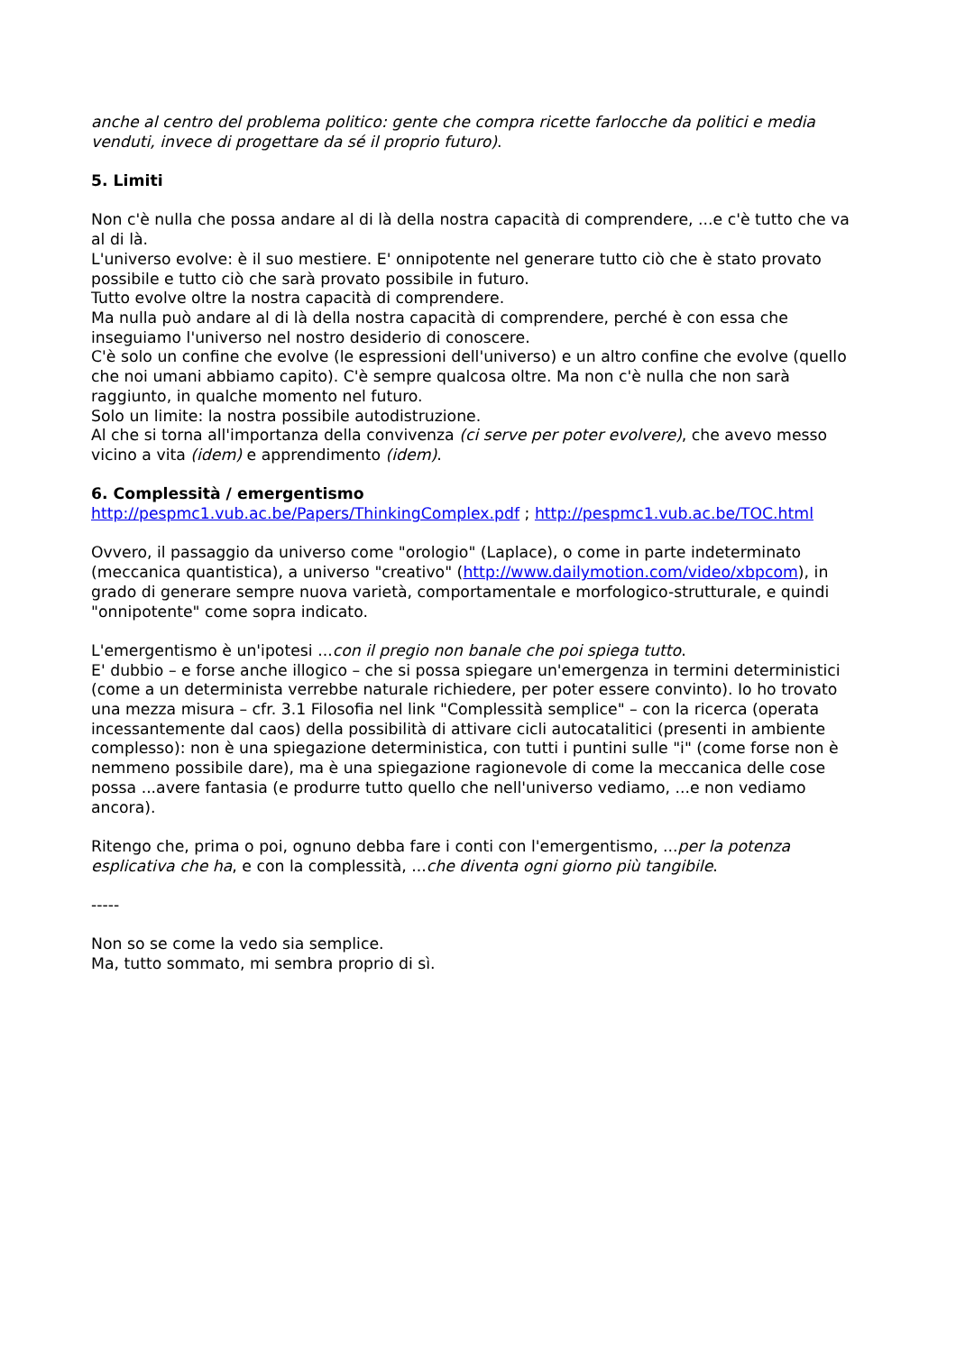anche al centro del problema politico: gente che compra ricette farlocche da politici e media venduti, invece di progettare da sé il proprio futuro).
5. Limiti
Non c'è nulla che possa andare al di là della nostra capacità di comprendere, ...e c'è tutto che va al di là.
L'universo evolve: è il suo mestiere. E' onnipotente nel generare tutto ciò che è stato provato possibile e tutto ciò che sarà provato possibile in futuro.
Tutto evolve oltre la nostra capacità di comprendere.
Ma nulla può andare al di là della nostra capacità di comprendere, perché è con essa che inseguiamo l'universo nel nostro desiderio di conoscere.
C'è solo un confine che evolve (le espressioni dell'universo) e un altro confine che evolve (quello che noi umani abbiamo capito). C'è sempre qualcosa oltre. Ma non c'è nulla che non sarà raggiunto, in qualche momento nel futuro.
Solo un limite: la nostra possibile autodistruzione.
Al che si torna all'importanza della convivenza (ci serve per poter evolvere), che avevo messo vicino a vita (idem) e apprendimento (idem).
6. Complessità / emergentismo
http://pespmc1.vub.ac.be/Papers/ThinkingComplex.pdf ; http://pespmc1.vub.ac.be/TOC.html
Ovvero, il passaggio da universo come "orologio" (Laplace), o come in parte indeterminato (meccanica quantistica), a universo "creativo" (http://www.dailymotion.com/video/xbpcom), in grado di generare sempre nuova varietà, comportamentale e morfologico-strutturale, e quindi "onnipotente" come sopra indicato.
L'emergentismo è un'ipotesi ...con il pregio non banale che poi spiega tutto.
E' dubbio – e forse anche illogico – che si possa spiegare un'emergenza in termini deterministici (come a un determinista verrebbe naturale richiedere, per poter essere convinto). Io ho trovato una mezza misura – cfr. 3.1 Filosofia nel link "Complessità semplice" – con la ricerca (operata incessantemente dal caos) della possibilità di attivare cicli autocatalitici (presenti in ambiente complesso): non è una spiegazione deterministica, con tutti i puntini sulle "i" (come forse non è nemmeno possibile dare), ma è una spiegazione ragionevole di come la meccanica delle cose possa ...avere fantasia (e produrre tutto quello che nell'universo vediamo, ...e non vediamo ancora).
Ritengo che, prima o poi, ognuno debba fare i conti con l'emergentismo, ...per la potenza esplicativa che ha, e con la complessità, ...che diventa ogni giorno più tangibile.
-----
Non so se come la vedo sia semplice.
Ma, tutto sommato, mi sembra proprio di sì.